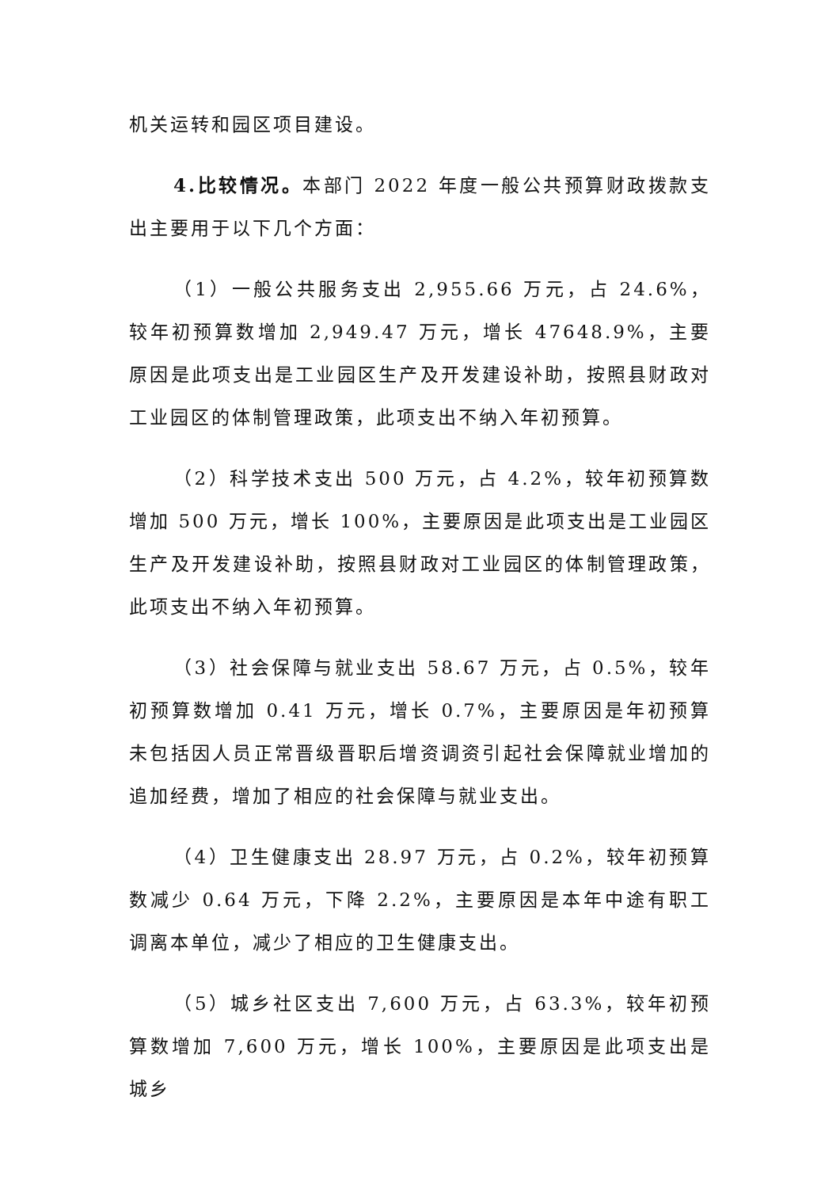机关运转和园区项目建设。
4.比较情况。本部门 2022 年度一般公共预算财政拨款支出主要用于以下几个方面：
（1）一般公共服务支出 2,955.66 万元，占 24.6%，较年初预算数增加 2,949.47 万元，增长 47648.9%，主要原因是此项支出是工业园区生产及开发建设补助，按照县财政对工业园区的体制管理政策，此项支出不纳入年初预算。
（2）科学技术支出 500 万元，占 4.2%，较年初预算数增加 500 万元，增长 100%，主要原因是此项支出是工业园区生产及开发建设补助，按照县财政对工业园区的体制管理政策，此项支出不纳入年初预算。
（3）社会保障与就业支出 58.67 万元，占 0.5%，较年初预算数增加 0.41 万元，增长 0.7%，主要原因是年初预算未包括因人员正常晋级晋职后增资调资引起社会保障就业增加的追加经费，增加了相应的社会保障与就业支出。
（4）卫生健康支出 28.97 万元，占 0.2%，较年初预算数减少 0.64 万元，下降 2.2%，主要原因是本年中途有职工调离本单位，减少了相应的卫生健康支出。
（5）城乡社区支出 7,600 万元，占 63.3%，较年初预算数增加 7,600 万元，增长 100%，主要原因是此项支出是城乡